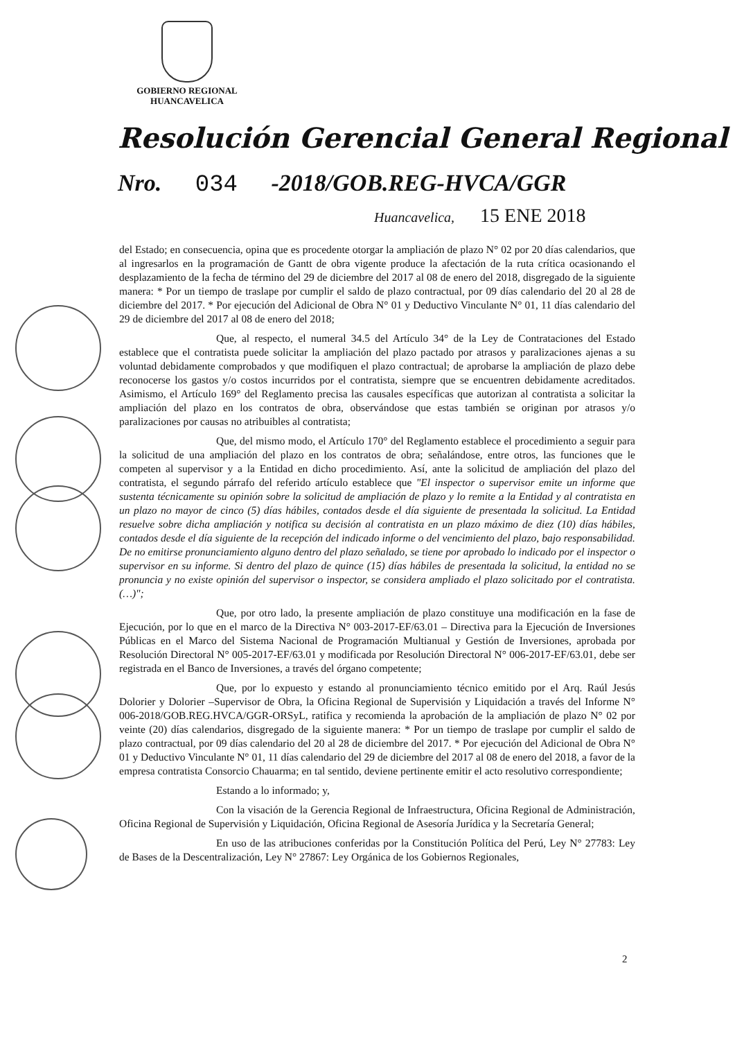GOBIERNO REGIONAL
HUANCAVELICA
Resolución Gerencial General Regional
Nro. 034 -2018/GOB.REG-HVCA/GGR
Huancavelica, 15 ENE 2018
del Estado; en consecuencia, opina que es procedente otorgar la ampliación de plazo N° 02 por 20 días calendarios, que al ingresarlos en la programación de Gantt de obra vigente produce la afectación de la ruta crítica ocasionando el desplazamiento de la fecha de término del 29 de diciembre del 2017 al 08 de enero del 2018, disgregado de la siguiente manera: * Por un tiempo de traslape por cumplir el saldo de plazo contractual, por 09 días calendario del 20 al 28 de diciembre del 2017. * Por ejecución del Adicional de Obra N° 01 y Deductivo Vinculante N° 01, 11 días calendario del 29 de diciembre del 2017 al 08 de enero del 2018;
Que, al respecto, el numeral 34.5 del Artículo 34° de la Ley de Contrataciones del Estado establece que el contratista puede solicitar la ampliación del plazo pactado por atrasos y paralizaciones ajenas a su voluntad debidamente comprobados y que modifiquen el plazo contractual; de aprobarse la ampliación de plazo debe reconocerse los gastos y/o costos incurridos por el contratista, siempre que se encuentren debidamente acreditados. Asimismo, el Artículo 169° del Reglamento precisa las causales específicas que autorizan al contratista a solicitar la ampliación del plazo en los contratos de obra, observándose que estas también se originan por atrasos y/o paralizaciones por causas no atribuibles al contratista;
Que, del mismo modo, el Artículo 170° del Reglamento establece el procedimiento a seguir para la solicitud de una ampliación del plazo en los contratos de obra; señalándose, entre otros, las funciones que le competen al supervisor y a la Entidad en dicho procedimiento. Así, ante la solicitud de ampliación del plazo del contratista, el segundo párrafo del referido artículo establece que "El inspector o supervisor emite un informe que sustenta técnicamente su opinión sobre la solicitud de ampliación de plazo y lo remite a la Entidad y al contratista en un plazo no mayor de cinco (5) días hábiles, contados desde el día siguiente de presentada la solicitud. La Entidad resuelve sobre dicha ampliación y notifica su decisión al contratista en un plazo máximo de diez (10) días hábiles, contados desde el día siguiente de la recepción del indicado informe o del vencimiento del plazo, bajo responsabilidad. De no emitirse pronunciamiento alguno dentro del plazo señalado, se tiene por aprobado lo indicado por el inspector o supervisor en su informe. Si dentro del plazo de quince (15) días hábiles de presentada la solicitud, la entidad no se pronuncia y no existe opinión del supervisor o inspector, se considera ampliado el plazo solicitado por el contratista. (…)";
Que, por otro lado, la presente ampliación de plazo constituye una modificación en la fase de Ejecución, por lo que en el marco de la Directiva N° 003-2017-EF/63.01 – Directiva para la Ejecución de Inversiones Públicas en el Marco del Sistema Nacional de Programación Multianual y Gestión de Inversiones, aprobada por Resolución Directoral N° 005-2017-EF/63.01 y modificada por Resolución Directoral N° 006-2017-EF/63.01, debe ser registrada en el Banco de Inversiones, a través del órgano competente;
Que, por lo expuesto y estando al pronunciamiento técnico emitido por el Arq. Raúl Jesús Dolorier y Dolorier –Supervisor de Obra, la Oficina Regional de Supervisión y Liquidación a través del Informe N° 006-2018/GOB.REG.HVCA/GGR-ORSyL, ratifica y recomienda la aprobación de la ampliación de plazo N° 02 por veinte (20) días calendarios, disgregado de la siguiente manera: * Por un tiempo de traslape por cumplir el saldo de plazo contractual, por 09 días calendario del 20 al 28 de diciembre del 2017. * Por ejecución del Adicional de Obra N° 01 y Deductivo Vinculante N° 01, 11 días calendario del 29 de diciembre del 2017 al 08 de enero del 2018, a favor de la empresa contratista Consorcio Chauarma; en tal sentido, deviene pertinente emitir el acto resolutivo correspondiente;
Estando a lo informado; y,
Con la visación de la Gerencia Regional de Infraestructura, Oficina Regional de Administración, Oficina Regional de Supervisión y Liquidación, Oficina Regional de Asesoría Jurídica y la Secretaría General;
En uso de las atribuciones conferidas por la Constitución Política del Perú, Ley N° 27783: Ley de Bases de la Descentralización, Ley N° 27867: Ley Orgánica de los Gobiernos Regionales,
2